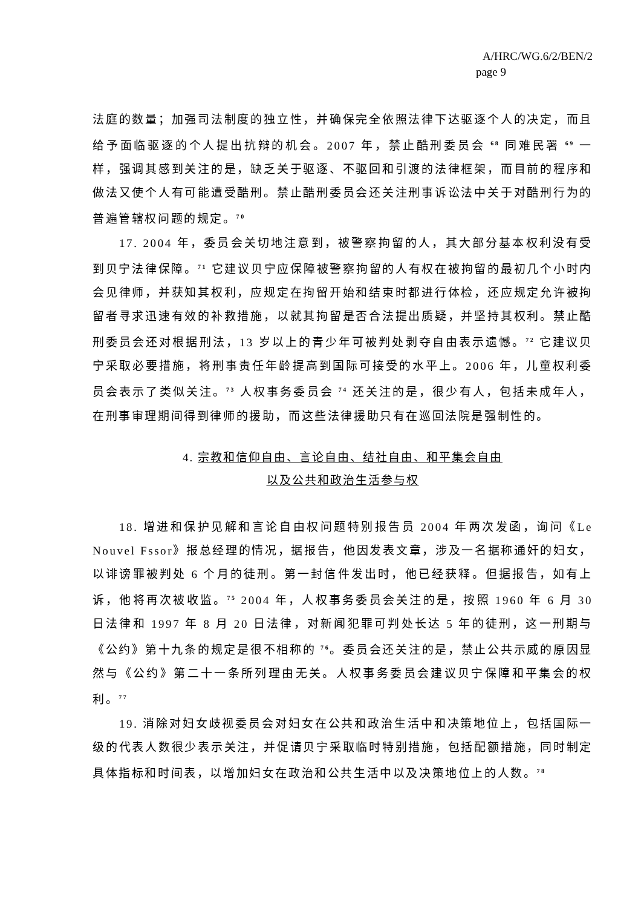A/HRC/WG.6/2/BEN/2
page 9
法庭的数量；加强司法制度的独立性，并确保完全依照法律下达驱逐个人的决定，而且给予面临驱逐的个人提出抗辩的机会。2007 年，禁止酷刑委员会 <sup>68</sup> 同难民署 <sup>69</sup> 一样，强调其感到关注的是，缺乏关于驱逐、不驱回和引渡的法律框架，而目前的程序和做法又使个人有可能遭受酷刑。禁止酷刑委员会还关注刑事诉讼法中关于对酷刑行为的普遍管辖权问题的规定。<sup>70</sup>
17. 2004 年，委员会关切地注意到，被警察拘留的人，其大部分基本权利没有受到贝宁法律保障。<sup>71</sup> 它建议贝宁应保障被警察拘留的人有权在被拘留的最初几个小时内会见律师，并获知其权利，应规定在拘留开始和结束时都进行体检，还应规定允许被拘留者寻求迅速有效的补救措施，以就其拘留是否合法提出质疑，并坚持其权利。禁止酷刑委员会还对根据刑法，13 岁以上的青少年可被判处剥夺自由表示遗憾。<sup>72</sup> 它建议贝宁采取必要措施，将刑事责任年龄提高到国际可接受的水平上。2006 年，儿童权利委员会表示了类似关注。<sup>73</sup> 人权事务委员会 <sup>74</sup> 还关注的是，很少有人，包括未成年人，在刑事审理期间得到律师的援助，而这些法律援助只有在巡回法院是强制性的。
4. 宗教和信仰自由、言论自由、结社自由、和平集会自由
以及公共和政治生活参与权
18. 增进和保护见解和言论自由权问题特别报告员 2004 年两次发函，询问《Le Nouvel Fssor》报总经理的情况，据报告，他因发表文章，涉及一名据称通奸的妇女，以诽谤罪被判处 6 个月的徒刑。第一封信件发出时，他已经获释。但据报告，如有上诉，他将再次被收监。<sup>75</sup> 2004 年，人权事务委员会关注的是，按照 1960 年 6 月 30 日法律和 1997 年 8 月 20 日法律，对新闻犯罪可判处长达 5 年的徒刑，这一刑期与《公约》第十九条的规定是很不相称的 <sup>76</sup>。委员会还关注的是，禁止公共示威的原因显然与《公约》第二十一条所列理由无关。人权事务委员会建议贝宁保障和平集会的权利。<sup>77</sup>
19. 消除对妇女歧视委员会对妇女在公共和政治生活中和决策地位上，包括国际一级的代表人数很少表示关注，并促请贝宁采取临时特别措施，包括配额措施，同时制定具体指标和时间表，以增加妇女在政治和公共生活中以及决策地位上的人数。<sup>78</sup>